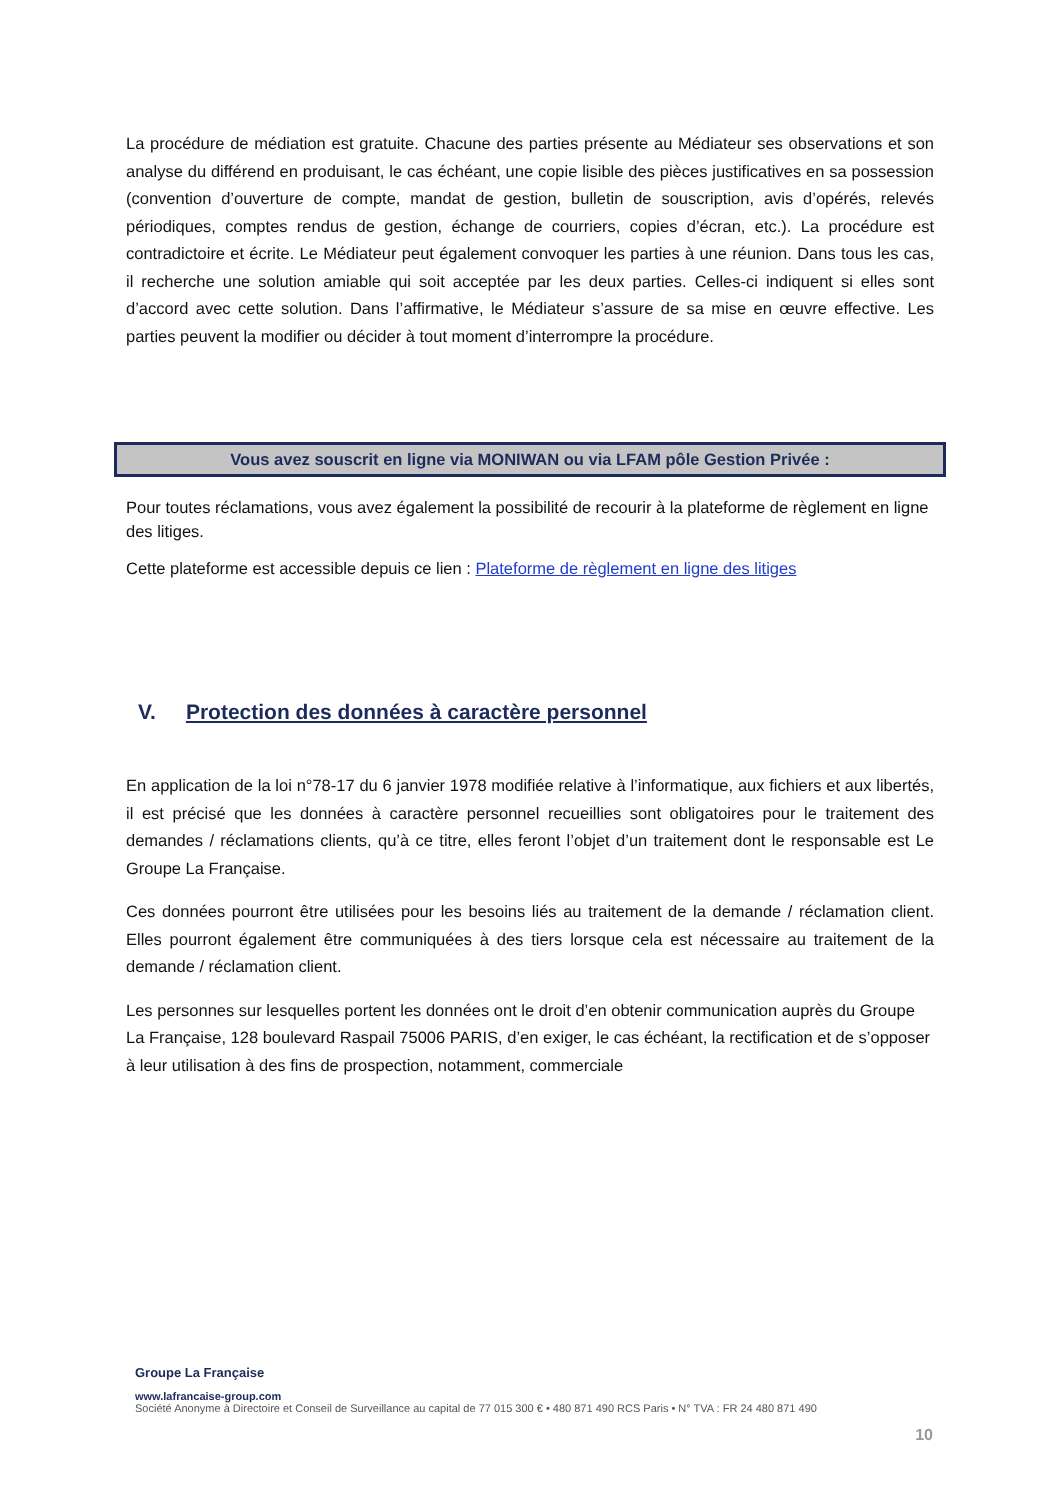La procédure de médiation est gratuite. Chacune des parties présente au Médiateur ses observations et son analyse du différend en produisant, le cas échéant, une copie lisible des pièces justificatives en sa possession (convention d’ouverture de compte, mandat de gestion, bulletin de souscription, avis d’opérés, relevés périodiques, comptes rendus de gestion, échange de courriers, copies d’écran, etc.). La procédure est contradictoire et écrite. Le Médiateur peut également convoquer les parties à une réunion. Dans tous les cas, il recherche une solution amiable qui soit acceptée par les deux parties. Celles-ci indiquent si elles sont d’accord avec cette solution. Dans l’affirmative, le Médiateur s’assure de sa mise en œuvre effective. Les parties peuvent la modifier ou décider à tout moment d’interrompre la procédure.
Vous avez souscrit en ligne via MONIWAN ou via LFAM pôle Gestion Privée :
Pour toutes réclamations, vous avez également la possibilité de recourir à la plateforme de règlement en ligne des litiges.
Cette plateforme est accessible depuis ce lien : Plateforme de règlement en ligne des litiges
V. Protection des données à caractère personnel
En application de la loi n°78-17 du 6 janvier 1978 modifiée relative à l’informatique, aux fichiers et aux libertés, il est précisé que les données à caractère personnel recueillies sont obligatoires pour le traitement des demandes / réclamations clients, qu’à ce titre, elles feront l’objet d’un traitement dont le responsable est Le Groupe La Française.
Ces données pourront être utilisées pour les besoins liés au traitement de la demande / réclamation client. Elles pourront également être communiquées à des tiers lorsque cela est nécessaire au traitement de la demande / réclamation client.
Les personnes sur lesquelles portent les données ont le droit d’en obtenir communication auprès du Groupe La Française, 128 boulevard Raspail 75006 PARIS, d’en exiger, le cas échéant, la rectification et de s’opposer à leur utilisation à des fins de prospection, notamment, commerciale
Groupe La Française
www.lafrancaise-group.com
Société Anonyme à Directoire et Conseil de Surveillance au capital de 77 015 300 € • 480 871 490 RCS Paris • N° TVA : FR 24 480 871 490
10